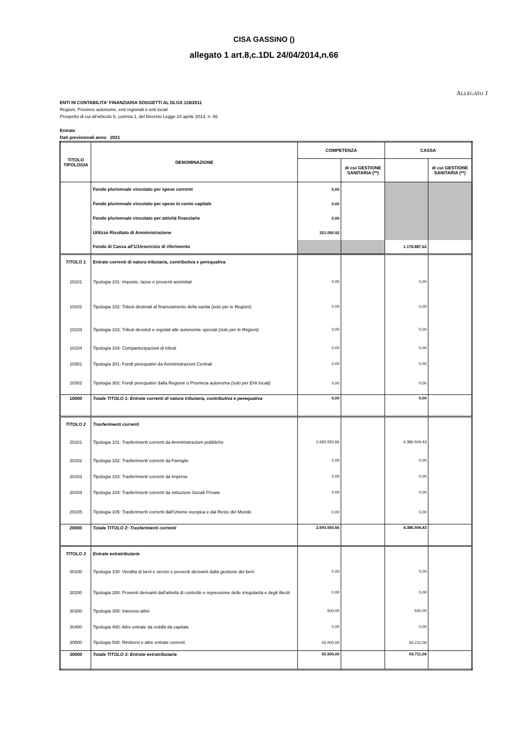CISA GASSINO ()
allegato 1 art.8,c.1DL 24/04/2014,n.66
ALLEGATO 1
ENTI IN CONTABILITA' FINANZIARIA SOGGETTI AL DLGS 118/2011
Regioni, Province autonome, enti regionali e enti locali
Prospetto di cui all'articolo 8, comma 1, del Decreto Legge 24 aprile 2014, n. 66
Entrate
Dati previsionali anno 2021
| TITOLO TIPOLOGIA | DENOMINAZIONE | COMPETENZA | | CASSA | |
| --- | --- | --- | --- | --- | --- |
| | | | di cui GESTIONE SANITARIA (**) | | di cui GESTIONE SANITARIA (**) |
| | Fondo pluriennale vincolato per spese correnti | 0,00 | | | |
| | Fondo pluriennale vincolato per spese in conto capitale | 0,00 | | | |
| | Fondo pluriennale vincolato per attività finanziarie | 0,00 | | | |
| | Utilizzo Risultato di Amministrazione | 321.050,92 | | | |
| | Fondo di Cassa all'1/1/esercizio di riferimento | | | 1.178.887,62 | |
| TITOLO 1 | Entrate correnti di natura tributaria, contributiva e perequativa | | | | |
| 10101 | Tipologia 101: Imposte, tasse e proventi assimilati | 0,00 | | 0,00 | |
| 10102 | Tipologia 102: Tributi destinati al finanziamento della sanità (solo per le Regioni) | 0,00 | | 0,00 | |
| 10103 | Tipologia 103: Tributi devoluti e regolati alle autonomie speciali (solo per le Regioni) | 0,00 | | 0,00 | |
| 10104 | Tipologia 104: Compartecipazioni di tributi | 0,00 | | 0,00 | |
| 10301 | Tipologia 301: Fondi perequativi da Amministrazioni Centrali | 0,00 | | 0,00 | |
| 10302 | Tipologia 302: Fondi perequativi dalla Regione o Provincia autonoma (solo per Enti locali) | 0,00 | | 0,00 | |
| 10000 | Totale TITOLO 1: Entrate correnti di natura tributaria, contributiva e perequativa | 0,00 | | 0,00 | |
| TITOLO 2 | Trasferimenti correnti | | | | |
| 20101 | Tipologia 101: Trasferimenti correnti da Amministrazioni pubbliche | 2.693.550,66 | | 4.386.504,43 | |
| 20102 | Tipologia 102: Trasferimenti correnti da Famiglie | 0,00 | | 0,00 | |
| 20103 | Tipologia 103: Trasferimenti correnti da Imprese | 0,00 | | 0,00 | |
| 20104 | Tipologia 104: Trasferimenti correnti da Istituzioni Sociali Private | 0,00 | | 0,00 | |
| 20105 | Tipologia 105: Trasferimenti correnti dall'Unione europea e dal Resto del Mondo | 0,00 | | 0,00 | |
| 20000 | Totale TITOLO 2: Trasferimenti correnti | 2.693.550,66 | | 4.386.504,43 | |
| TITOLO 3 | Entrate extratributarie | | | | |
| 30100 | Tipologia 100: Vendita di beni e servizi e proventi derivanti dalla gestione dei beni | 0,00 | | 0,00 | |
| 30200 | Tipologia 200: Proventi derivanti dall'attività di controllo e repressione delle irregolarità e degli illeciti | 0,00 | | 0,00 | |
| 30300 | Tipologia 300: Interessi attivi | 500,00 | | 500,00 | |
| 30400 | Tipologia 400: Altre entrate da redditi da capitale | 0,00 | | 0,00 | |
| 30500 | Tipologia 500: Rimborsi e altre entrate correnti | 55.000,00 | | 93.211,06 | |
| 30000 | Totale TITOLO 3: Entrate extratributarie | 55.500,00 | | 93.711,06 | |